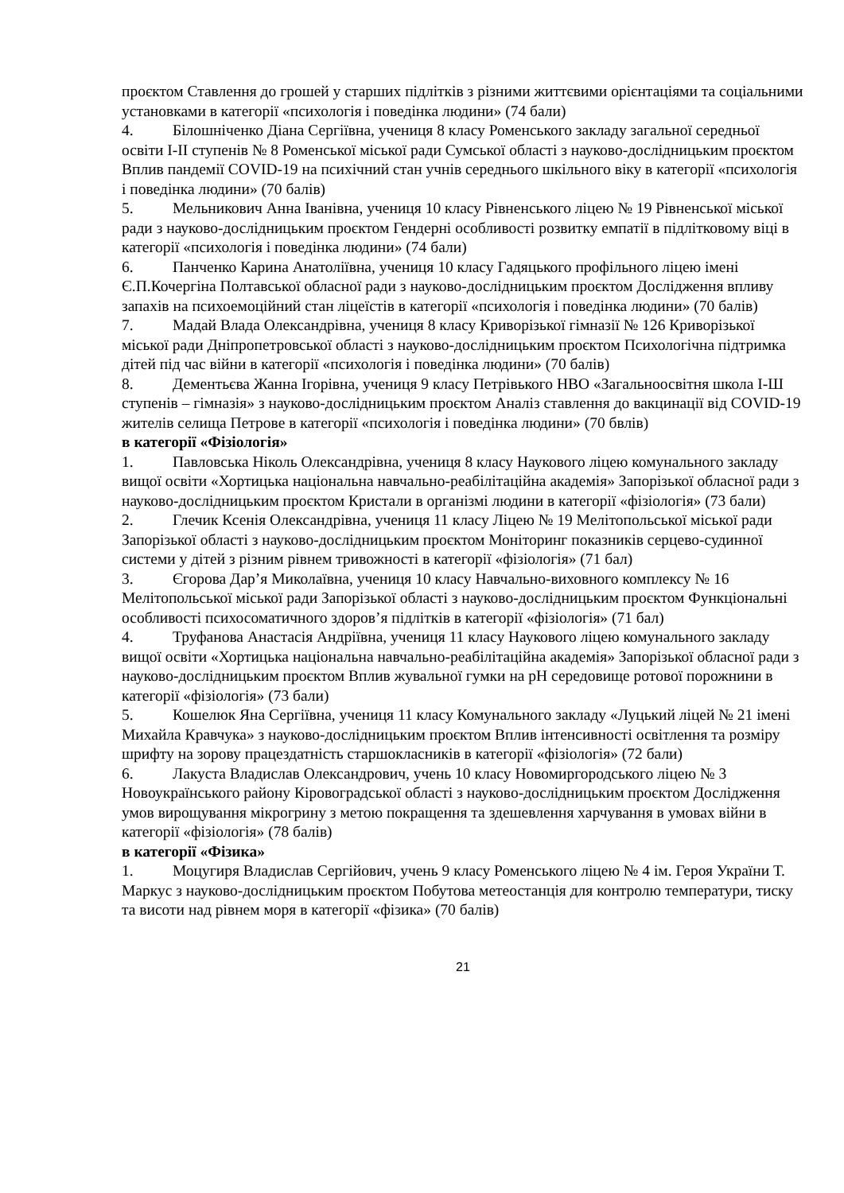проєктом Ставлення до грошей у старших підлітків з різними життєвими орієнтаціями та соціальними установками в категорії «психологія і поведінка людини» (74 бали)
4. Білошніченко Діана Сергіївна, учениця 8 класу Роменського закладу загальної середньої освіти І-ІІ ступенів № 8 Роменської міської ради Сумської області з науково-дослідницьким проєктом Вплив пандемії COVID-19 на психічний стан учнів середнього шкільного віку в категорії «психологія і поведінка людини» (70 балів)
5. Мельникович Анна Іванівна, учениця 10 класу Рівненського ліцею № 19 Рівненської міської ради з науково-дослідницьким проєктом Гендерні особливості розвитку емпатії в підлітковому віці в категорії «психологія і поведінка людини» (74 бали)
6. Панченко Карина Анатоліївна, учениця 10 класу Гадяцького профільного ліцею імені Є.П.Кочергіна Полтавської обласної ради з науково-дослідницьким проєктом Дослідження впливу запахів на психоемоційний стан ліцеїстів в категорії «психологія і поведінка людини» (70 балів)
7. Мадай Влада Олександрівна, учениця 8 класу Криворізької гімназії № 126 Криворізької міської ради Дніпропетровської області з науково-дослідницьким проєктом Психологічна підтримка дітей під час війни в категорії «психологія і поведінка людини» (70 балів)
8. Дементьєва Жанна Ігорівна, учениця 9 класу Петрівького НВО «Загальноосвітня школа І-Ш ступенів – гімназія» з науково-дослідницьким проєктом Аналіз ставлення до вакцинації від COVID-19 жителів селища Петрове в категорії «психологія і поведінка людини» (70 бвлів)
в категорії «Фізіологія»
1. Павловська Ніколь Олександрівна, учениця 8 класу Наукового ліцею комунального закладу вищої освіти «Хортицька національна навчально-реабілітаційна академія» Запорізької обласної ради з науково-дослідницьким проєктом Кристали в організмі людини в категорії «фізіологія» (73 бали)
2. Глечик Ксенія Олександрівна, учениця 11 класу Ліцею № 19 Мелітопольської міської ради Запорізької області з науково-дослідницьким проєктом Моніторинг показників серцево-судинної системи у дітей з різним рівнем тривожності в категорії «фізіологія» (71 бал)
3. Єгорова Дар’я Миколаївна, учениця 10 класу Навчально-виховного комплексу № 16 Мелітопольської міської ради Запорізької області з науково-дослідницьким проєктом Функціональні особливості психосоматичного здоров’я підлітків в категорії «фізіологія» (71 бал)
4. Труфанова Анастасія Андріївна, учениця 11 класу Наукового ліцею комунального закладу вищої освіти «Хортицька національна навчально-реабілітаційна академія» Запорізької обласної ради з науково-дослідницьким проєктом Вплив жувальної гумки на pH середовище ротової порожнини в категорії «фізіологія» (73 бали)
5. Кошелюк Яна Сергіївна, учениця 11 класу Комунального закладу «Луцький ліцей № 21 імені Михайла Кравчука» з науково-дослідницьким проєктом Вплив інтенсивності освітлення та розміру шрифту на зорову працездатність старшокласників в категорії «фізіологія» (72 бали)
6. Лакуста Владислав Олександрович, учень 10 класу Новомиргородського ліцею № 3 Новоукраїнського району Кіровоградської області з науково-дослідницьким проєктом Дослідження умов вирощування мікрогрину з метою покращення та здешевлення харчування в умовах війни в категорії «фізіологія» (78 балів)
в категорії «Фізика»
1. Моцугиря Владислав Сергійович, учень 9 класу Роменського ліцею № 4 ім. Героя України Т. Маркус з науково-дослідницьким проєктом Побутова метеостанція для контролю температури, тиску та висоти над рівнем моря в категорії «фізика» (70 балів)
21